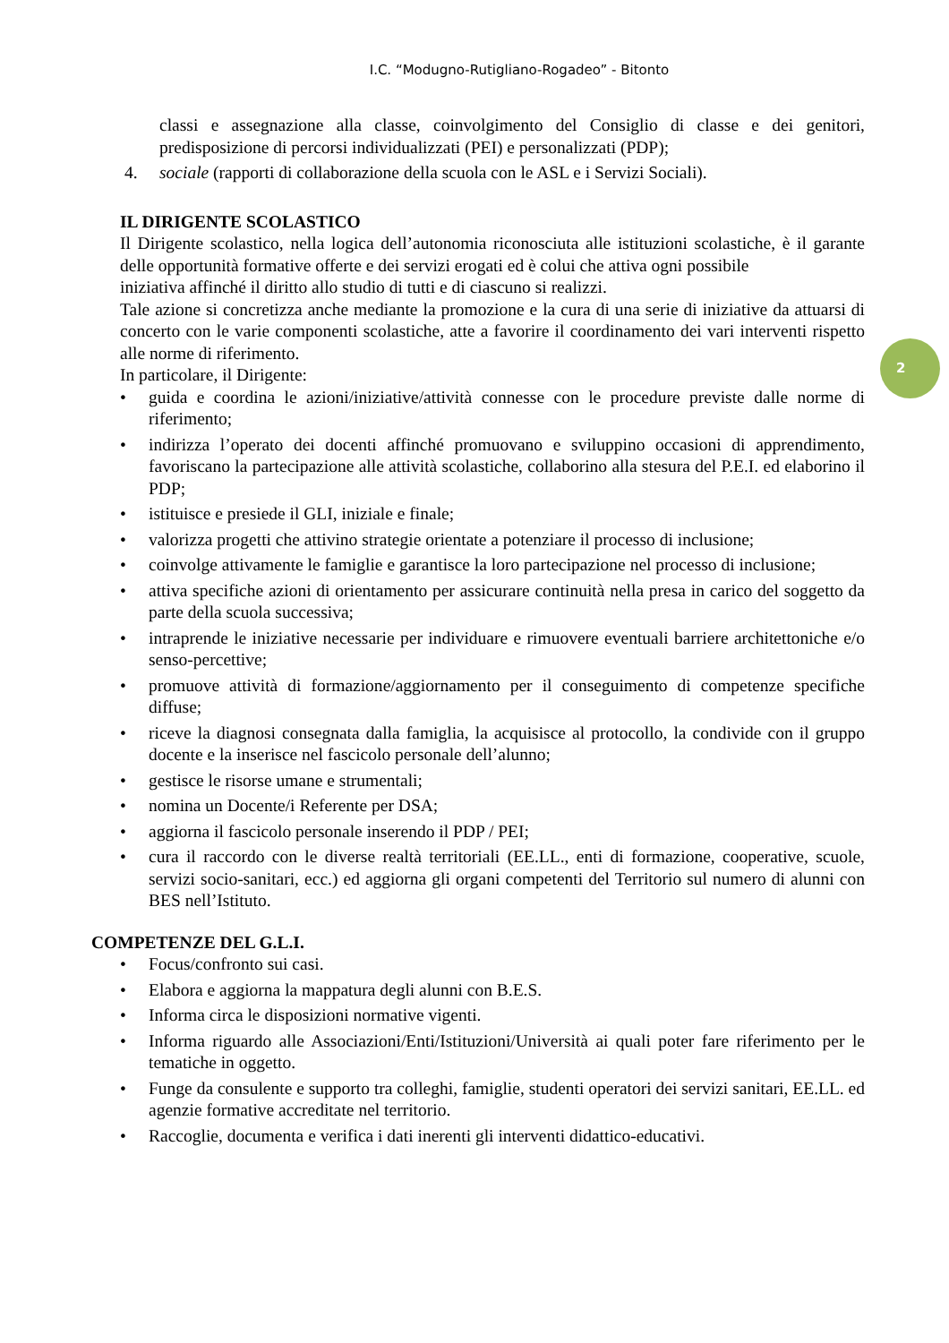I.C. “Modugno-Rutigliano-Rogadeo” - Bitonto
2
classi e assegnazione alla classe, coinvolgimento del Consiglio di classe e dei genitori, predisposizione di percorsi individualizzati (PEI) e personalizzati (PDP);
4. sociale (rapporti di collaborazione della scuola con le ASL e i Servizi Sociali).
IL DIRIGENTE SCOLASTICO
Il Dirigente scolastico, nella logica dell’autonomia riconosciuta alle istituzioni scolastiche, è il garante delle opportunità formative offerte e dei servizi erogati ed è colui che attiva ogni possibile
iniziativa affinché il diritto allo studio di tutti e di ciascuno si realizzi.
Tale azione si concretizza anche mediante la promozione e la cura di una serie di iniziative da attuarsi di concerto con le varie componenti scolastiche, atte a favorire il coordinamento dei vari interventi rispetto alle norme di riferimento.
In particolare, il Dirigente:
• guida e coordina le azioni/iniziative/attività connesse con le procedure previste dalle norme di riferimento;
• indirizza l’operato dei docenti affinché promuovano e sviluppino occasioni di apprendimento, favoriscano la partecipazione alle attività scolastiche, collaborino alla stesura del P.E.I. ed elaborino il PDP;
• istituisce e presiede il GLI, iniziale e finale;
• valorizza progetti che attivino strategie orientate a potenziare il processo di inclusione;
• coinvolge attivamente le famiglie e garantisce la loro partecipazione nel processo di inclusione;
• attiva specifiche azioni di orientamento per assicurare continuità nella presa in carico del soggetto da parte della scuola successiva;
• intraprende le iniziative necessarie per individuare e rimuovere eventuali barriere architettoniche e/o senso-percettive;
• promuove attività di formazione/aggiornamento per il conseguimento di competenze specifiche diffuse;
• riceve la diagnosi consegnata dalla famiglia, la acquisisce al protocollo, la condivide con il gruppo docente e la inserisce nel fascicolo personale dell’alunno;
• gestisce le risorse umane e strumentali;
• nomina un Docente/i Referente per DSA;
• aggiorna il fascicolo personale inserendo il PDP / PEI;
• cura il raccordo con le diverse realtà territoriali (EE.LL., enti di formazione, cooperative, scuole, servizi socio-sanitari, ecc.) ed aggiorna gli organi competenti del Territorio sul numero di alunni con BES nell’Istituto.
COMPETENZE DEL G.L.I.
• Focus/confronto sui casi.
• Elabora e aggiorna la mappatura degli alunni con B.E.S.
• Informa circa le disposizioni normative vigenti.
• Informa riguardo alle Associazioni/Enti/Istituzioni/Università ai quali poter fare riferimento per le tematiche in oggetto.
• Funge da consulente e supporto tra colleghi, famiglie, studenti operatori dei servizi sanitari, EE.LL. ed agenzie formative accreditate nel territorio.
• Raccoglie, documenta e verifica i dati inerenti gli interventi didattico-educativi.